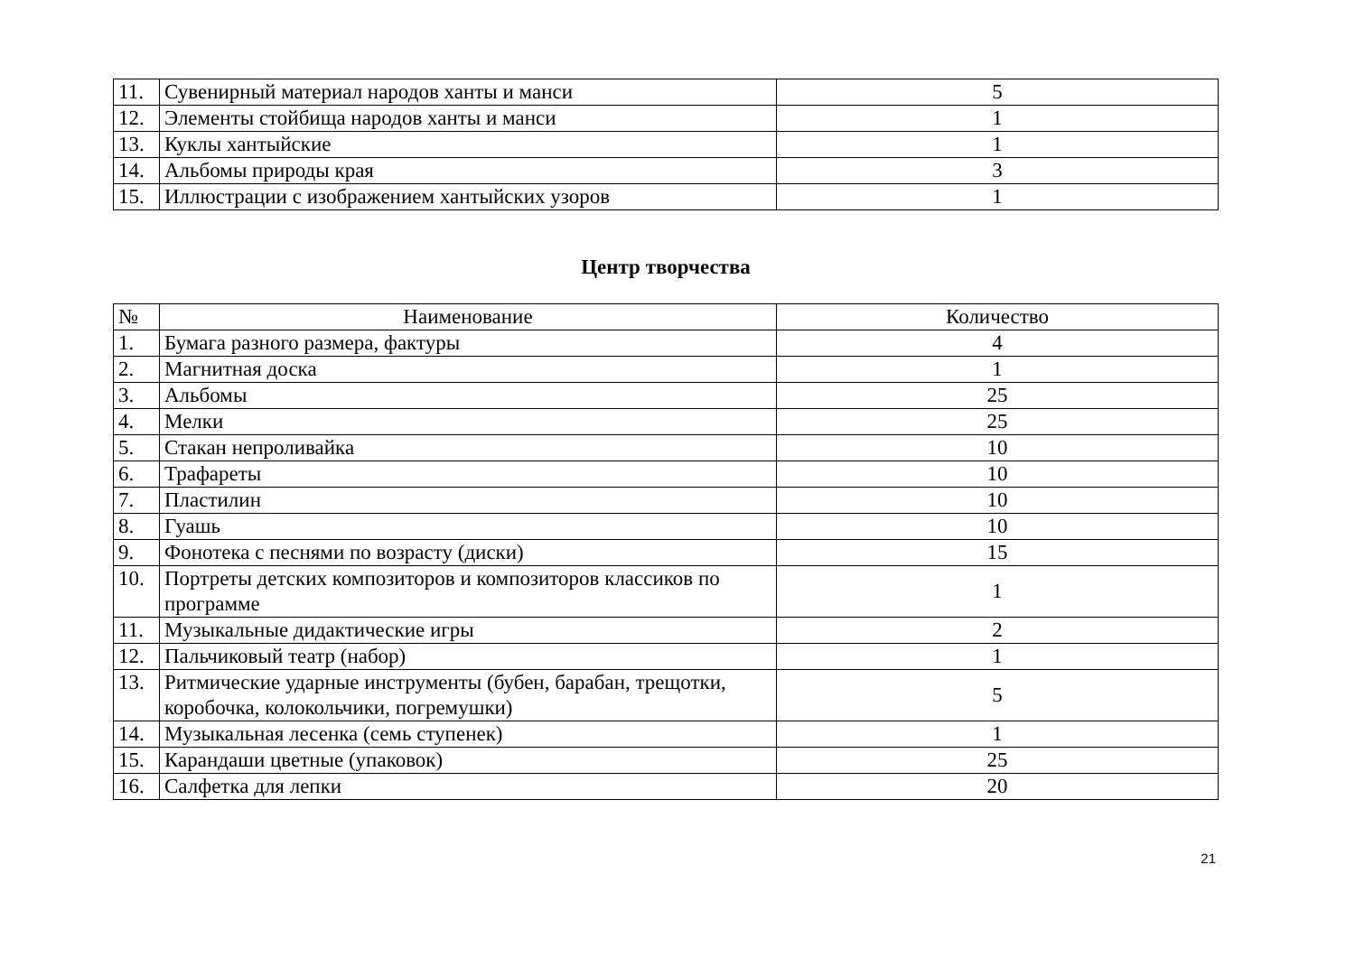| 11. | Сувенирный материал народов ханты и манси | 5 |
| 12. | Элементы стойбища народов ханты и манси | 1 |
| 13. | Куклы хантыйские | 1 |
| 14. | Альбомы природы края | 3 |
| 15. | Иллюстрации с изображением хантыйских узоров | 1 |
Центр творчества
| № | Наименование | Количество |
| --- | --- | --- |
| 1. | Бумага разного размера, фактуры | 4 |
| 2. | Магнитная доска | 1 |
| 3. | Альбомы | 25 |
| 4. | Мелки | 25 |
| 5. | Стакан непроливайка | 10 |
| 6. | Трафареты | 10 |
| 7. | Пластилин | 10 |
| 8. | Гуашь | 10 |
| 9. | Фонотека с песнями по возрасту (диски) | 15 |
| 10. | Портреты детских композиторов и композиторов классиков по программе | 1 |
| 11. | Музыкальные дидактические игры | 2 |
| 12. | Пальчиковый театр (набор) | 1 |
| 13. | Ритмические ударные инструменты (бубен, барабан, трещотки, коробочка, колокольчики, погремушки) | 5 |
| 14. | Музыкальная лесенка (семь ступенек) | 1 |
| 15. | Карандаши цветные (упаковок) | 25 |
| 16. | Салфетка для лепки | 20 |
21